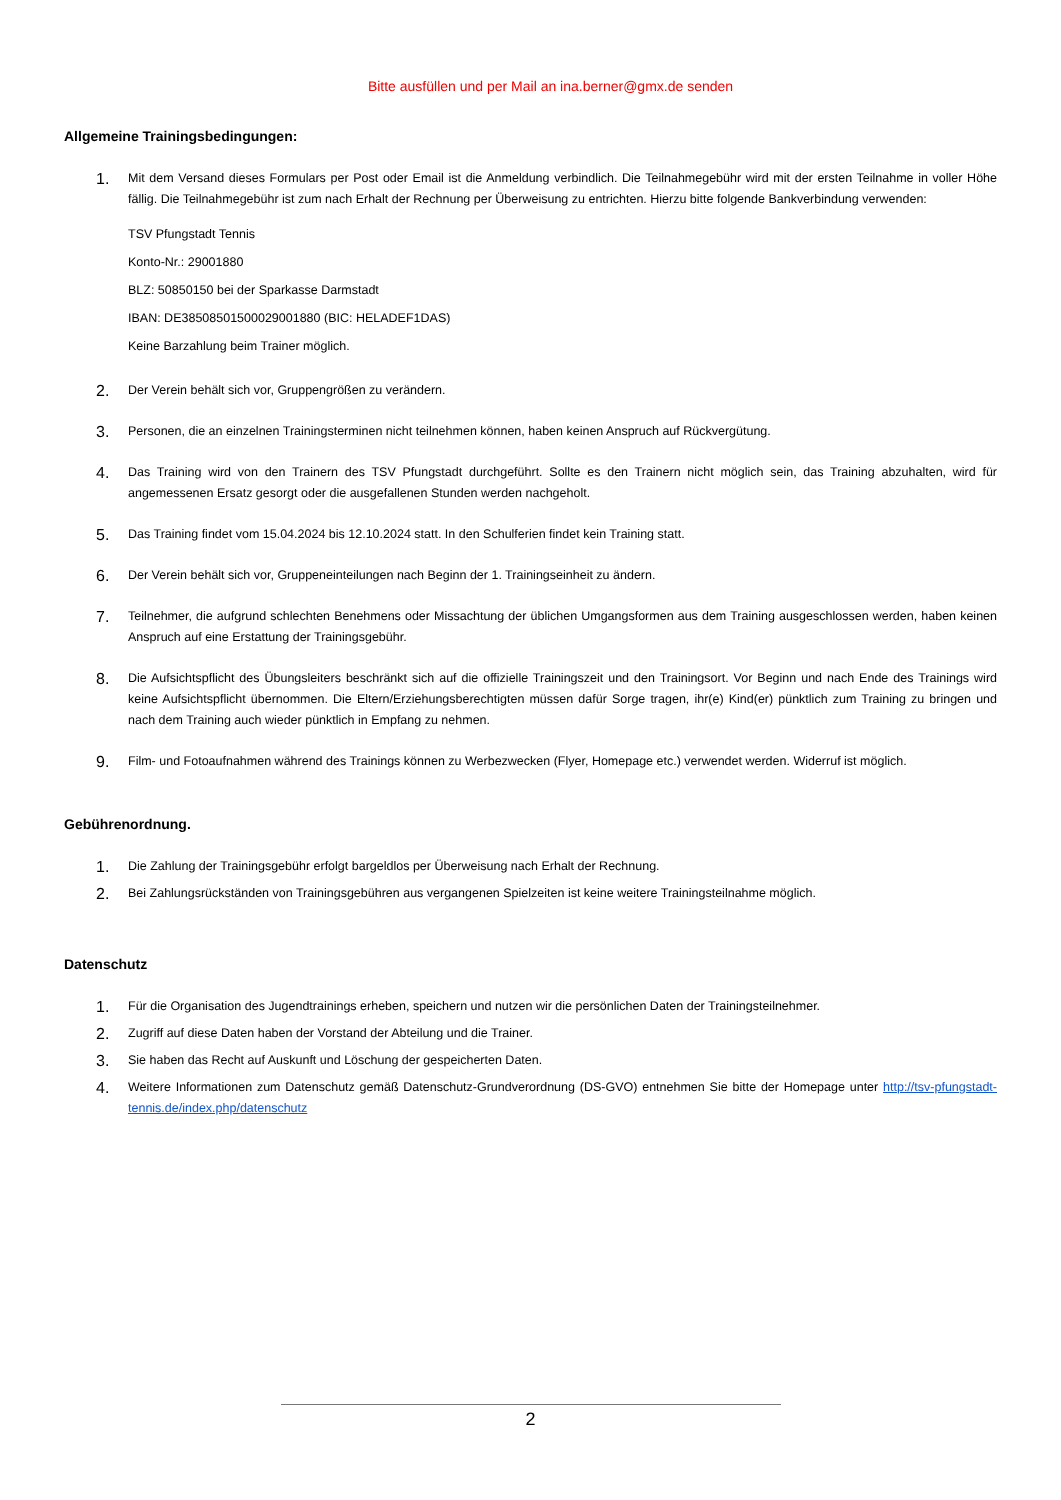Bitte ausfüllen und per Mail an ina.berner@gmx.de senden
Allgemeine Trainingsbedingungen:
1.
Mit dem Versand dieses Formulars per Post oder Email ist die Anmeldung verbindlich. Die Teilnahmegebühr wird mit der ersten Teilnahme in voller Höhe fällig. Die Teilnahmegebühr ist zum nach Erhalt der Rechnung per Überweisung zu entrichten. Hierzu bitte folgende Bankverbindung verwenden:
TSV Pfungstadt Tennis
Konto-Nr.: 29001880
BLZ: 50850150 bei der Sparkasse Darmstadt
IBAN: DE38508501500029001880 (BIC: HELADEF1DAS)
Keine Barzahlung beim Trainer möglich.
2.
Der Verein behält sich vor, Gruppengrößen zu verändern.
3.
Personen, die an einzelnen Trainingsterminen nicht teilnehmen können, haben keinen Anspruch auf Rückvergütung.
4.
Das Training wird von den Trainern des TSV Pfungstadt durchgeführt. Sollte es den Trainern nicht möglich sein, das Training abzuhalten, wird für angemessenen Ersatz gesorgt oder die ausgefallenen Stunden werden nachgeholt.
5.
Das Training findet vom 15.04.2024 bis 12.10.2024 statt. In den Schulferien findet kein Training statt.
6.
Der Verein behält sich vor, Gruppeneinteilungen nach Beginn der 1. Trainingseinheit zu ändern.
7.
Teilnehmer, die aufgrund schlechten Benehmens oder Missachtung der üblichen Umgangsformen aus dem Training ausgeschlossen werden, haben keinen Anspruch auf eine Erstattung der Trainingsgebühr.
8.
Die Aufsichtspflicht des Übungsleiters beschränkt sich auf die offizielle Trainingszeit und den Trainingsort. Vor Beginn und nach Ende des Trainings wird keine Aufsichtspflicht übernommen. Die Eltern/Erziehungsberechtigten müssen dafür Sorge tragen, ihr(e) Kind(er) pünktlich zum Training zu bringen und nach dem Training auch wieder pünktlich in Empfang zu nehmen.
9.
Film- und Fotoaufnahmen während des Trainings können zu Werbezwecken (Flyer, Homepage etc.) verwendet werden. Widerruf ist möglich.
Gebührenordnung.
1.
Die Zahlung der Trainingsgebühr erfolgt bargeldlos per Überweisung nach Erhalt der Rechnung.
2.
Bei Zahlungsrückständen von Trainingsgebühren aus vergangenen Spielzeiten ist keine weitere Trainingsteilnahme möglich.
Datenschutz
1.
Für die Organisation des Jugendtrainings erheben, speichern und nutzen wir die persönlichen Daten der Trainingsteilnehmer.
2.
Zugriff auf diese Daten haben der Vorstand der Abteilung und die Trainer.
3.
Sie haben das Recht auf Auskunft und Löschung der gespeicherten Daten.
4.
Weitere Informationen zum Datenschutz gemäß Datenschutz-Grundverordnung (DS-GVO) entnehmen Sie bitte der Homepage unter http://tsv-pfungstadt-tennis.de/index.php/datenschutz
2